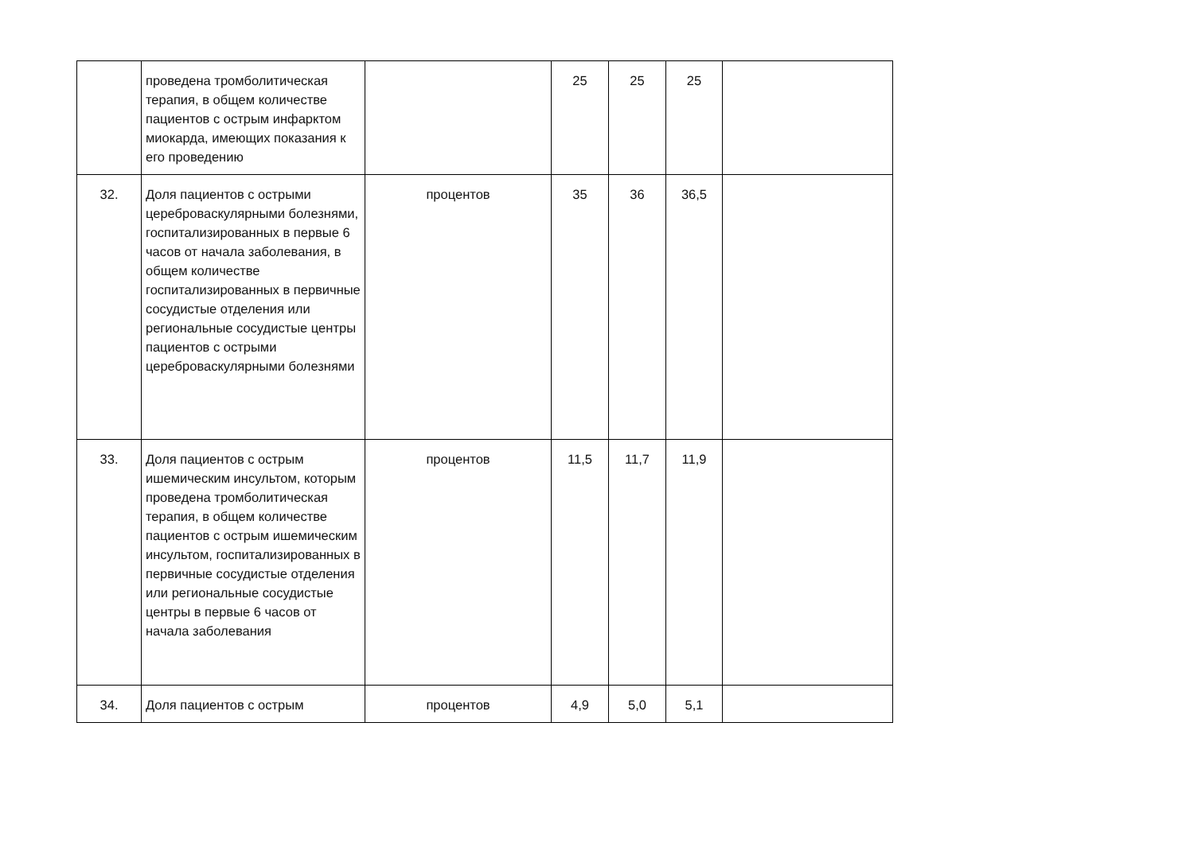| | проведена тромболитическая терапия, в общем количестве пациентов с острым инфарктом миокарда, имеющих показания к его проведению | | 25 | 25 | 25 | |
| 32. | Доля пациентов с острыми цереброваскулярными болезнями, госпитализированных в первые 6 часов от начала заболевания, в общем количестве госпитализированных в первичные сосудистые отделения или региональные сосудистые центры пациентов с острыми цереброваскулярными болезнями | процентов | 35 | 36 | 36,5 | |
| 33. | Доля пациентов с острым ишемическим инсультом, которым проведена тромболитическая терапия, в общем количестве пациентов с острым ишемическим инсультом, госпитализированных в первичные сосудистые отделения или региональные сосудистые центры в первые 6 часов от начала заболевания | процентов | 11,5 | 11,7 | 11,9 | |
| 34. | Доля пациентов с острым | процентов | 4,9 | 5,0 | 5,1 | |